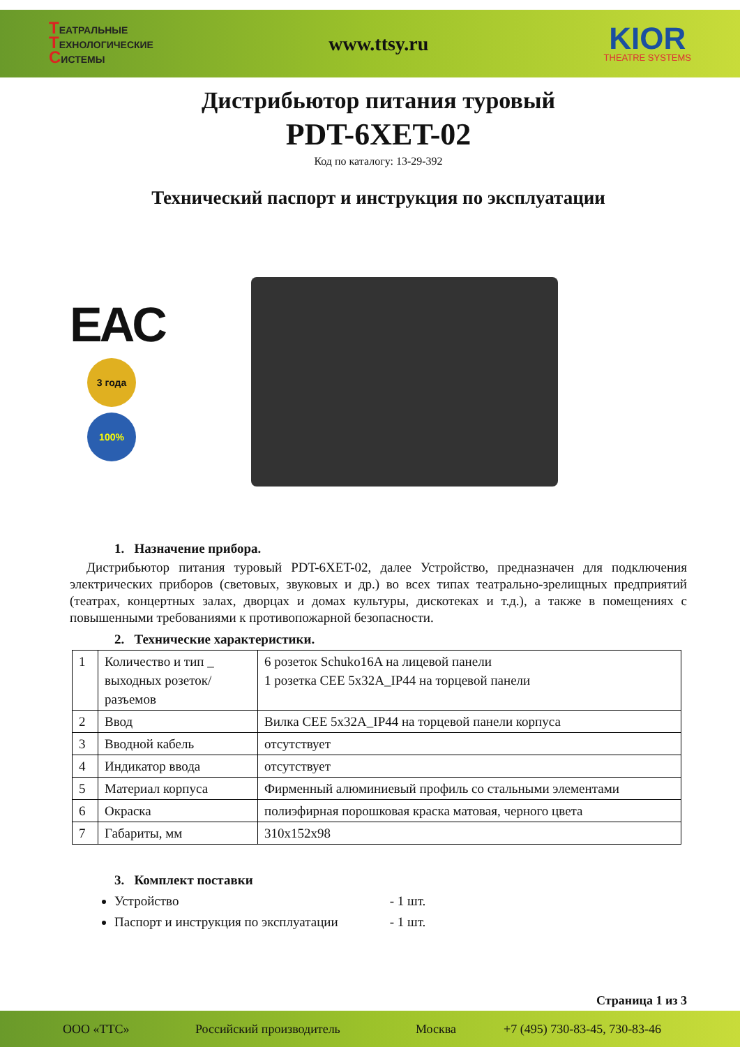ТЕАТРАЛЬНЫЕ
ТЕХНОЛОГИЧЕСКИЕ
СИСТЕМЫ
www.ttsy.ru
KIOR
THEATRE SYSTEMS
Дистрибьютор питания туровый
PDT-6XET-02
Код по каталогу: 13-29-392
Технический паспорт и инструкция по эксплуатации
EAC
3 года
100%
1. Назначение прибора.
Дистрибьютор питания туровый PDT-6XET-02, далее Устройство, предназначен для подключения электрических приборов (световых, звуковых и др.) во всех типах театрально-зрелищных предприятий (театрах, концертных залах, дворцах и домах культуры, дискотеках и т.д.), а также в помещениях с повышенными требованиями к противопожарной безопасности.
2. Технические характеристики.
| 1 | Количество и тип _ выходных розеток/разъемов | 6 розеток Schuko16A на лицевой панели 1 розетка CEE 5x32A_IP44 на торцевой панели |
| 2 | Ввод | Вилка CEE 5x32A_IP44 на торцевой панели корпуса |
| 3 | Вводной кабель | отсутствует |
| 4 | Индикатор ввода | отсутствует |
| 5 | Материал корпуса | Фирменный алюминиевый профиль со стальными элементами |
| 6 | Окраска | полиэфирная порошковая краска матовая, черного цвета |
| 7 | Габариты, мм | 310x152x98 |
3. Комплект поставки
Устройство - 1 шт.
Паспорт и инструкция по эксплуатации - 1 шт.
Страница 1 из 3
ООО «ТТС» Российский производитель Москва +7 (495) 730-83-45, 730-83-46